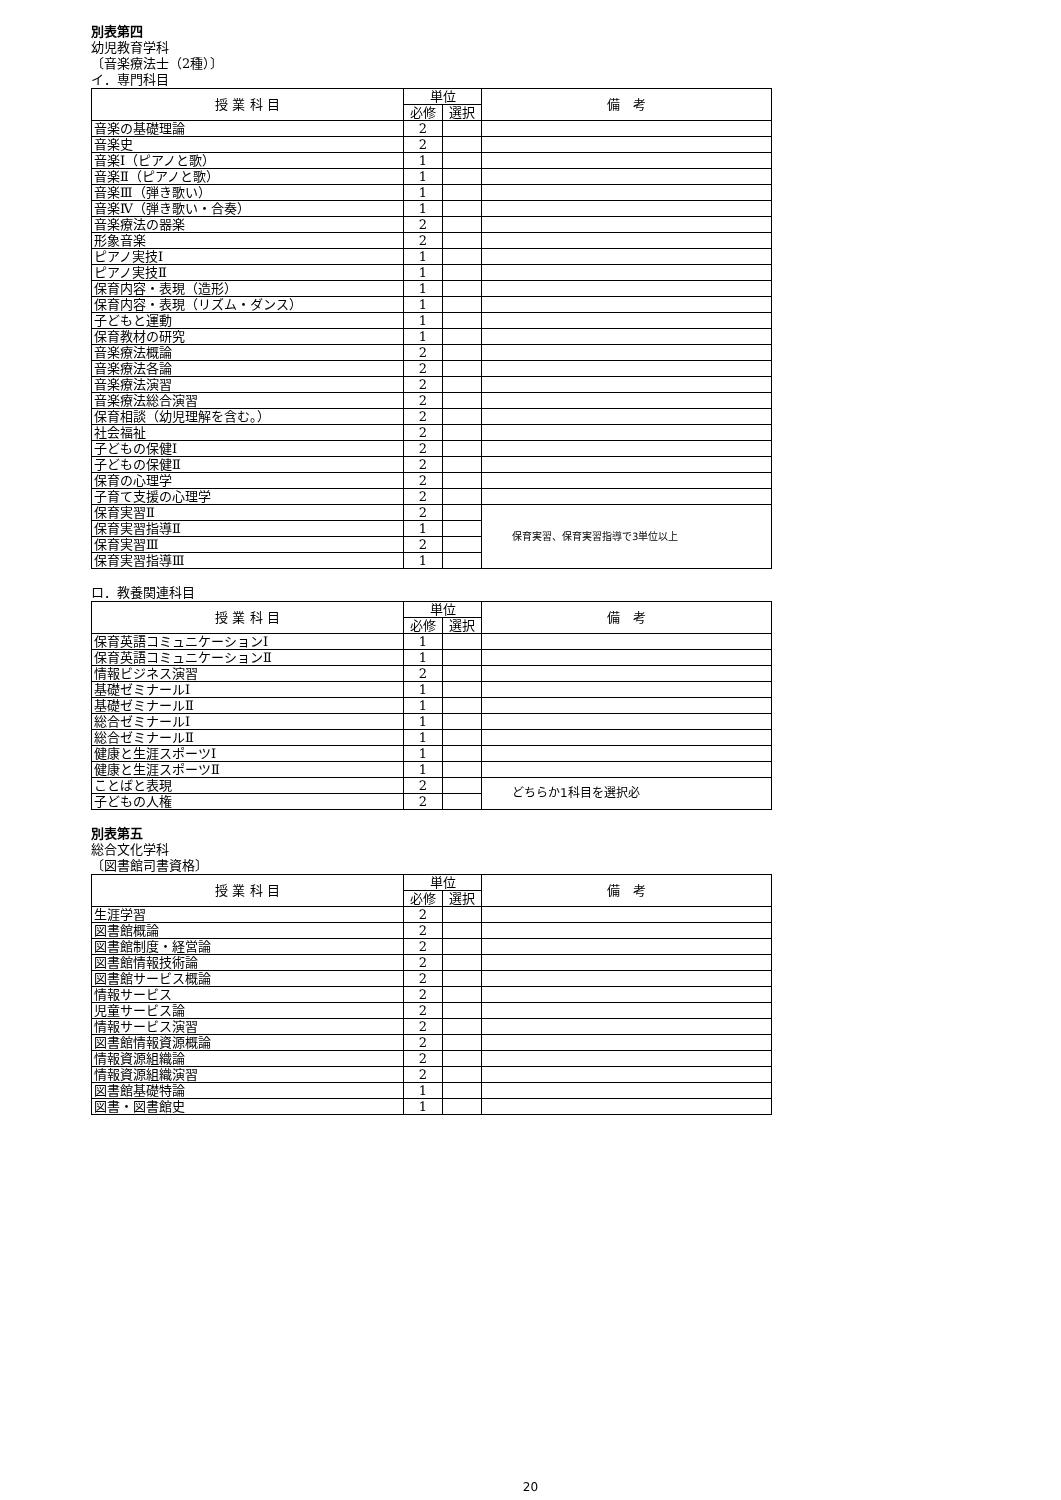別表第四
幼児教育学科
〔音楽療法士（2種）〕
イ．専門科目
| 授 業 科 目 | 単位 | | 備 考 |
| --- | --- | --- | --- |
| | 必修 | 選択 | |
| 音楽の基礎理論 | 2 | | |
| 音楽史 | 2 | | |
| 音楽Ⅰ（ピアノと歌） | 1 | | |
| 音楽Ⅱ（ピアノと歌） | 1 | | |
| 音楽Ⅲ（弾き歌い） | 1 | | |
| 音楽Ⅳ（弾き歌い・合奏） | 1 | | |
| 音楽療法の器楽 | 2 | | |
| 形象音楽 | 2 | | |
| ピアノ実技Ⅰ | 1 | | |
| ピアノ実技Ⅱ | 1 | | |
| 保育内容・表現（造形） | 1 | | |
| 保育内容・表現（リズム・ダンス） | 1 | | |
| 子どもと運動 | 1 | | |
| 保育教材の研究 | 1 | | |
| 音楽療法概論 | 2 | | |
| 音楽療法各論 | 2 | | |
| 音楽療法演習 | 2 | | |
| 音楽療法総合演習 | 2 | | |
| 保育相談（幼児理解を含む。） | 2 | | |
| 社会福祉 | 2 | | |
| 子どもの保健Ⅰ | 2 | | |
| 子どもの保健Ⅱ | 2 | | |
| 保育の心理学 | 2 | | |
| 子育て支援の心理学 | 2 | | |
| 保育実習Ⅱ | 2 | | 保育実習、保育実習指導で3単位以上 |
| 保育実習指導Ⅱ | 1 | | |
| 保育実習Ⅲ | 2 | | |
| 保育実習指導Ⅲ | 1 | | |
ロ．教養関連科目
| 授 業 科 目 | 単位 | | 備 考 |
| --- | --- | --- | --- |
| | 必修 | 選択 | |
| 保育英語コミュニケーションⅠ | 1 | | |
| 保育英語コミュニケーションⅡ | 1 | | |
| 情報ビジネス演習 | 2 | | |
| 基礎ゼミナールⅠ | 1 | | |
| 基礎ゼミナールⅡ | 1 | | |
| 総合ゼミナールⅠ | 1 | | |
| 総合ゼミナールⅡ | 1 | | |
| 健康と生涯スポーツⅠ | 1 | | |
| 健康と生涯スポーツⅡ | 1 | | |
| ことばと表現 | 2 | | どちらか1科目を選択必 |
| 子どもの人権 | 2 | | |
別表第五
総合文化学科
〔図書館司書資格〕
| 授 業 科 目 | 単位 | | 備 考 |
| --- | --- | --- | --- |
| | 必修 | 選択 | |
| 生涯学習 | 2 | | |
| 図書館概論 | 2 | | |
| 図書館制度・経営論 | 2 | | |
| 図書館情報技術論 | 2 | | |
| 図書館サービス概論 | 2 | | |
| 情報サービス | 2 | | |
| 児童サービス論 | 2 | | |
| 情報サービス演習 | 2 | | |
| 図書館情報資源概論 | 2 | | |
| 情報資源組織論 | 2 | | |
| 情報資源組織演習 | 2 | | |
| 図書館基礎特論 | 1 | | |
| 図書・図書館史 | 1 | | |
20